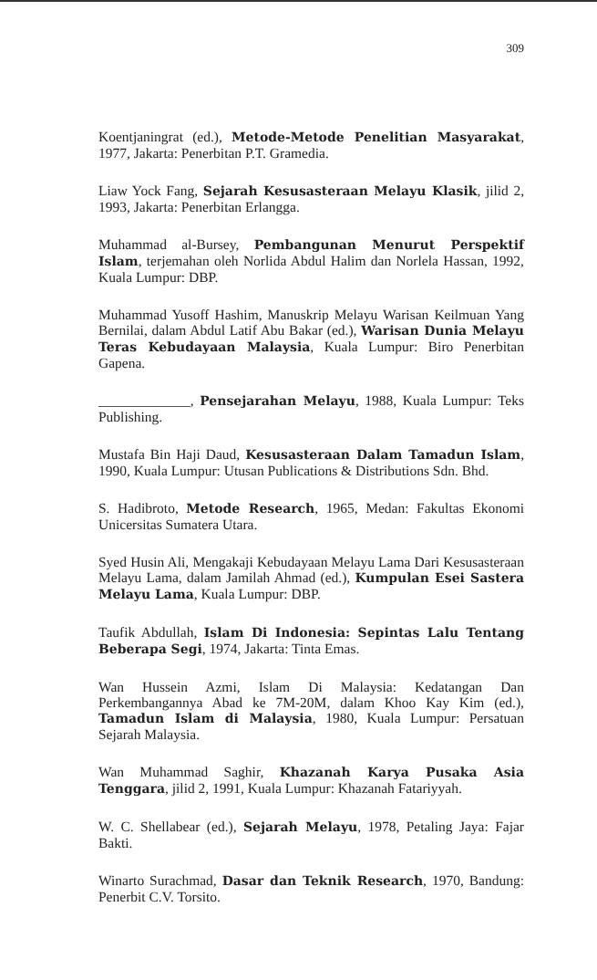309
Koentjaningrat (ed.), Metode-Metode Penelitian Masyarakat, 1977, Jakarta: Penerbitan P.T. Gramedia.
Liaw Yock Fang, Sejarah Kesusasteraan Melayu Klasik, jilid 2, 1993, Jakarta: Penerbitan Erlangga.
Muhammad al-Bursey, Pembangunan Menurut Perspektif Islam, terjemahan oleh Norlida Abdul Halim dan Norlela Hassan, 1992, Kuala Lumpur: DBP.
Muhammad Yusoff Hashim, Manuskrip Melayu Warisan Keilmuan Yang Bernilai, dalam Abdul Latif Abu Bakar (ed.), Warisan Dunia Melayu Teras Kebudayaan Malaysia, Kuala Lumpur: Biro Penerbitan Gapena.
_____________, Pensejarahan Melayu, 1988, Kuala Lumpur: Teks Publishing.
Mustafa Bin Haji Daud, Kesusasteraan Dalam Tamadun Islam, 1990, Kuala Lumpur: Utusan Publications & Distributions Sdn. Bhd.
S. Hadibroto, Metode Research, 1965, Medan: Fakultas Ekonomi Unicersitas Sumatera Utara.
Syed Husin Ali, Mengakaji Kebudayaan Melayu Lama Dari Kesusasteraan Melayu Lama, dalam Jamilah Ahmad (ed.), Kumpulan Esei Sastera Melayu Lama, Kuala Lumpur: DBP.
Taufik Abdullah, Islam Di Indonesia: Sepintas Lalu Tentang Beberapa Segi, 1974, Jakarta: Tinta Emas.
Wan Hussein Azmi, Islam Di Malaysia: Kedatangan Dan Perkembangannya Abad ke 7M-20M, dalam Khoo Kay Kim (ed.), Tamadun Islam di Malaysia, 1980, Kuala Lumpur: Persatuan Sejarah Malaysia.
Wan Muhammad Saghir, Khazanah Karya Pusaka Asia Tenggara, jilid 2, 1991, Kuala Lumpur: Khazanah Fatariyyah.
W. C. Shellabear (ed.), Sejarah Melayu, 1978, Petaling Jaya: Fajar Bakti.
Winarto Surachmad, Dasar dan Teknik Research, 1970, Bandung: Penerbit C.V. Torsito.